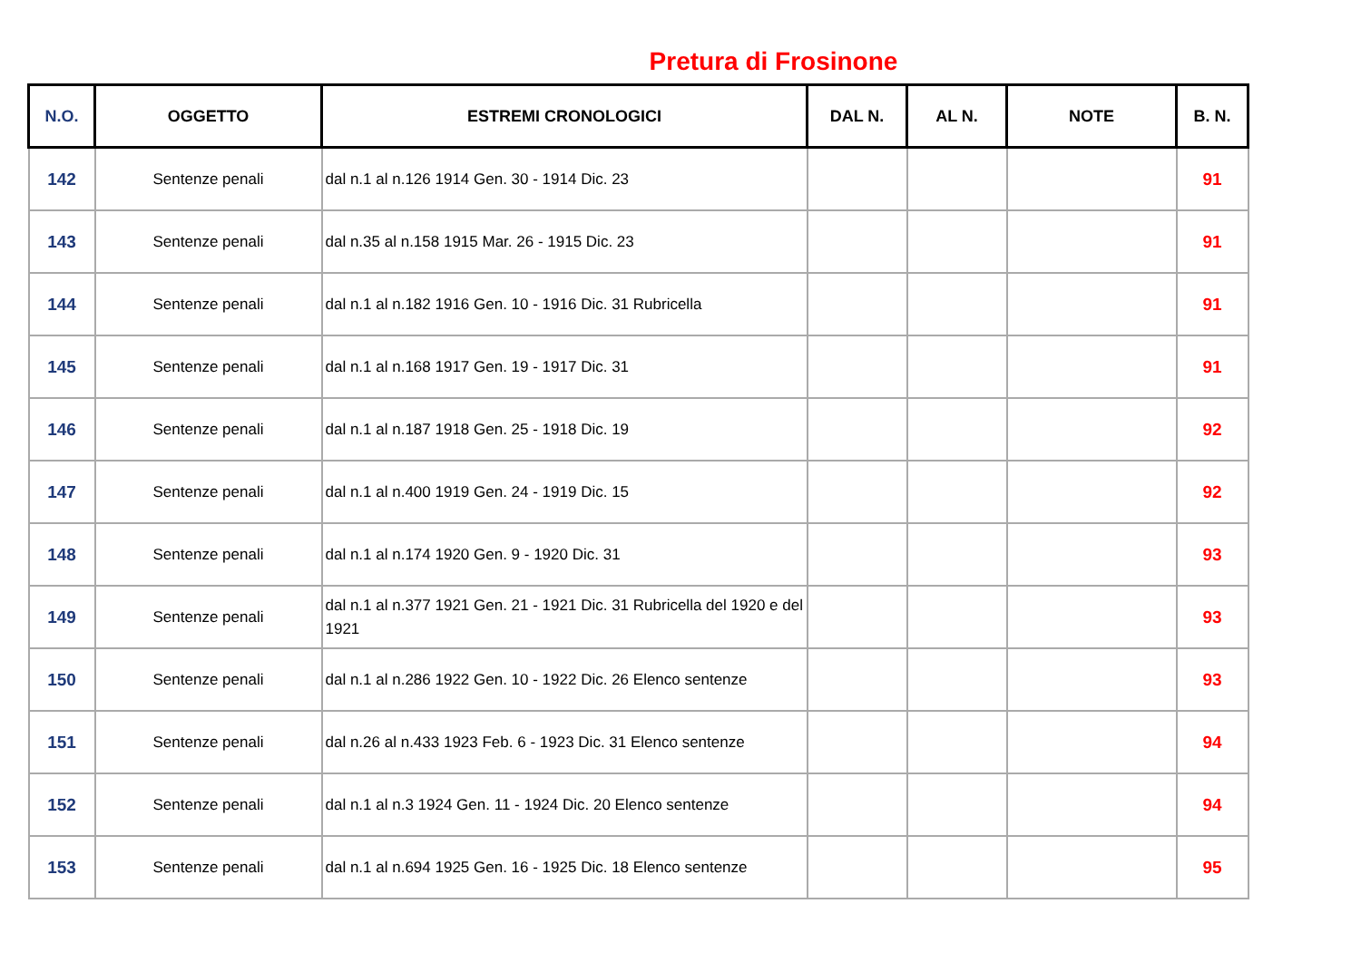Pretura di Frosinone
| N.O. | OGGETTO | ESTREMI CRONOLOGICI | DAL N. | AL N. | NOTE | B. N. |
| --- | --- | --- | --- | --- | --- | --- |
| 142 | Sentenze penali | dal n.1 al n.126 1914 Gen. 30 - 1914 Dic. 23 | | | | 91 |
| 143 | Sentenze penali | dal n.35 al n.158 1915 Mar. 26 - 1915 Dic. 23 | | | | 91 |
| 144 | Sentenze penali | dal n.1 al n.182 1916 Gen. 10 - 1916 Dic. 31 Rubricella | | | | 91 |
| 145 | Sentenze penali | dal n.1 al n.168 1917 Gen. 19 - 1917 Dic. 31 | | | | 91 |
| 146 | Sentenze penali | dal n.1 al n.187 1918 Gen. 25 - 1918 Dic. 19 | | | | 92 |
| 147 | Sentenze penali | dal n.1 al n.400 1919 Gen. 24 - 1919 Dic. 15 | | | | 92 |
| 148 | Sentenze penali | dal n.1 al n.174 1920 Gen. 9 - 1920 Dic. 31 | | | | 93 |
| 149 | Sentenze penali | dal n.1 al n.377 1921 Gen. 21 - 1921 Dic. 31 Rubricella del 1920 e del 1921 | | | | 93 |
| 150 | Sentenze penali | dal n.1 al n.286 1922 Gen. 10 - 1922 Dic. 26 Elenco sentenze | | | | 93 |
| 151 | Sentenze penali | dal n.26 al n.433 1923 Feb. 6 - 1923 Dic. 31 Elenco sentenze | | | | 94 |
| 152 | Sentenze penali | dal n.1 al n.3 1924 Gen. 11 - 1924 Dic. 20 Elenco sentenze | | | | 94 |
| 153 | Sentenze penali | dal n.1 al n.694 1925 Gen. 16 - 1925 Dic. 18 Elenco sentenze | | | | 95 |